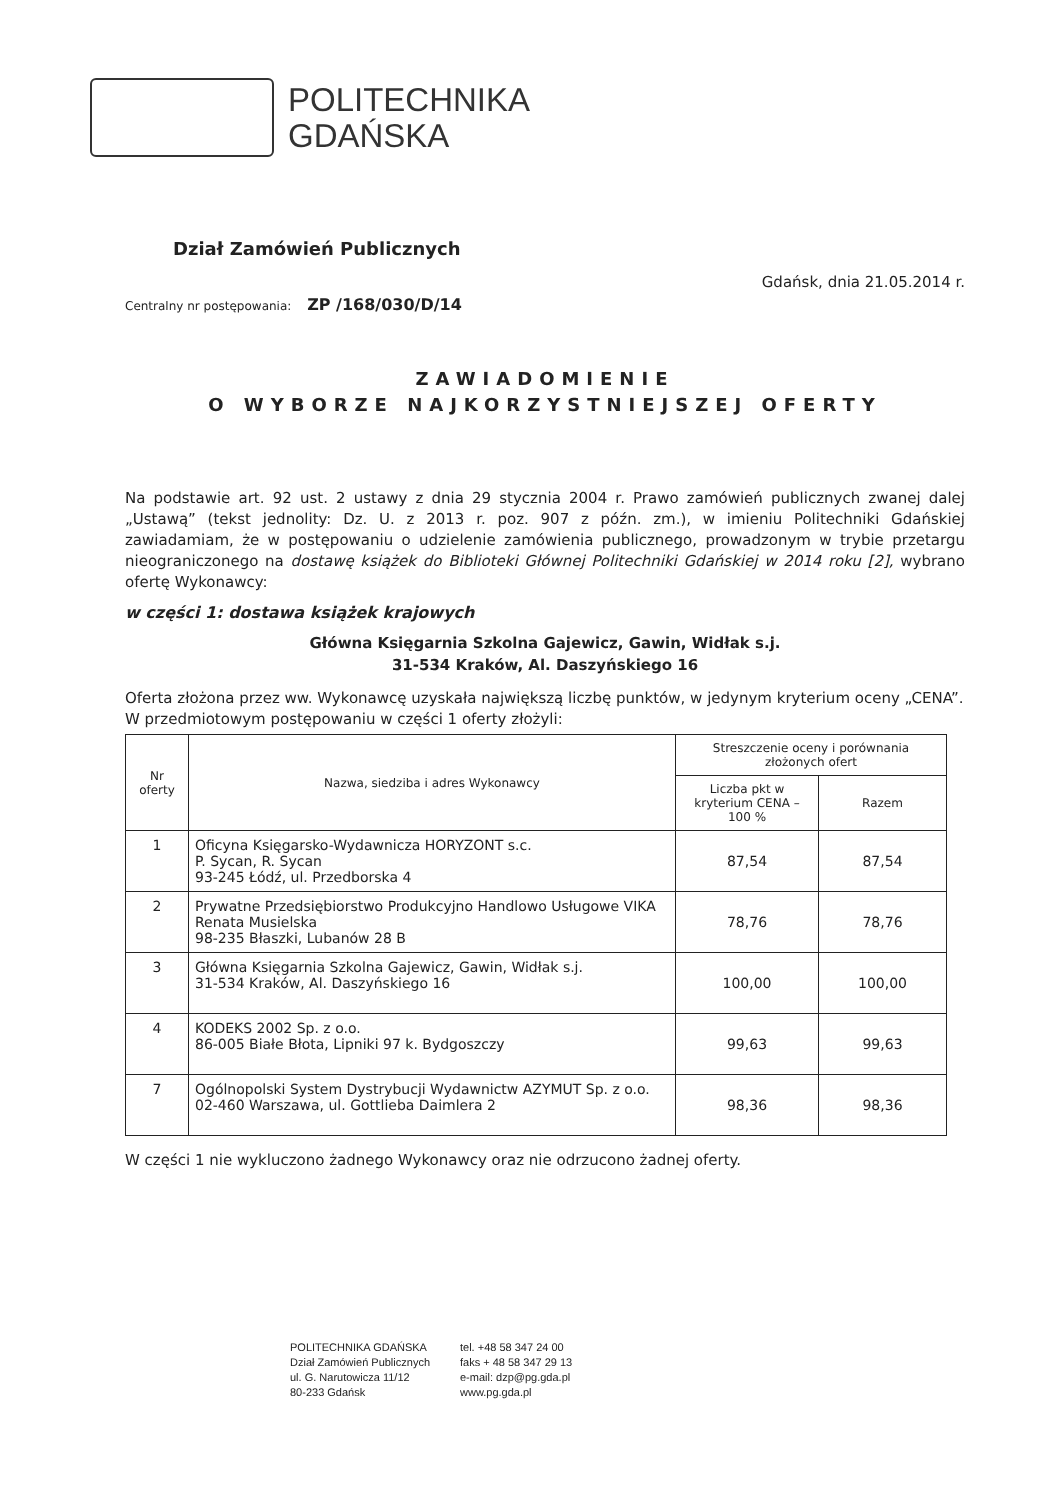POLITECHNIKA
GDAŃSKA
Dział Zamówień Publicznych
Gdańsk, dnia 21.05.2014 r.
Centralny nr postępowania: ZP /168/030/D/14
ZAWIADOMIENIE
O WYBORZE NAJKORZYSTNIEJSZEJ OFERTY
Na podstawie art. 92 ust. 2 ustawy z dnia 29 stycznia 2004 r. Prawo zamówień publicznych zwanej dalej „Ustawą” (tekst jednolity: Dz. U. z 2013 r. poz. 907 z późn. zm.), w imieniu Politechniki Gdańskiej zawiadamiam, że w postępowaniu o udzielenie zamówienia publicznego, prowadzonym w trybie przetargu nieograniczonego na dostawę książek do Biblioteki Głównej Politechniki Gdańskiej w 2014 roku [2], wybrano ofertę Wykonawcy:
w części 1: dostawa książek krajowych
Główna Księgarnia Szkolna Gajewicz, Gawin, Widłak s.j.
31-534 Kraków, Al. Daszyńskiego 16
Oferta złożona przez ww. Wykonawcę uzyskała największą liczbę punktów, w jedynym kryterium oceny „CENA”.
W przedmiotowym postępowaniu w części 1 oferty złożyli:
| Nr oferty | Nazwa, siedziba i adres Wykonawcy | Streszczenie oceny i porównania złożonych ofert | |
| --- | --- | --- | --- |
| | | Liczba pkt w kryterium CENA – 100 % | Razem |
| 1 | Oficyna Księgarsko-Wydawnicza HORYZONT s.c. P. Sycan, R. Sycan 93-245 Łódź, ul. Przedborska 4 | 87,54 | 87,54 |
| 2 | Prywatne Przedsiębiorstwo Produkcyjno Handlowo Usługowe VIKA Renata Musielska 98-235 Błaszki, Lubanów 28 B | 78,76 | 78,76 |
| 3 | Główna Księgarnia Szkolna Gajewicz, Gawin, Widłak s.j. 31-534 Kraków, Al. Daszyńskiego 16 | 100,00 | 100,00 |
| 4 | KODEKS 2002 Sp. z o.o. 86-005 Białe Błota, Lipniki 97 k. Bydgoszczy | 99,63 | 99,63 |
| 7 | Ogólnopolski System Dystrybucji Wydawnictw AZYMUT Sp. z o.o. 02-460 Warszawa, ul. Gottlieba Daimlera 2 | 98,36 | 98,36 |
W części 1 nie wykluczono żadnego Wykonawcy oraz nie odrzucono żadnej oferty.
POLITECHNIKA GDAŃSKA
Dział Zamówień Publicznych
ul. G. Narutowicza 11/12
80-233 Gdańsk
tel. +48 58 347 24 00
faks + 48 58 347 29 13
e-mail: dzp@pg.gda.pl
www.pg.gda.pl